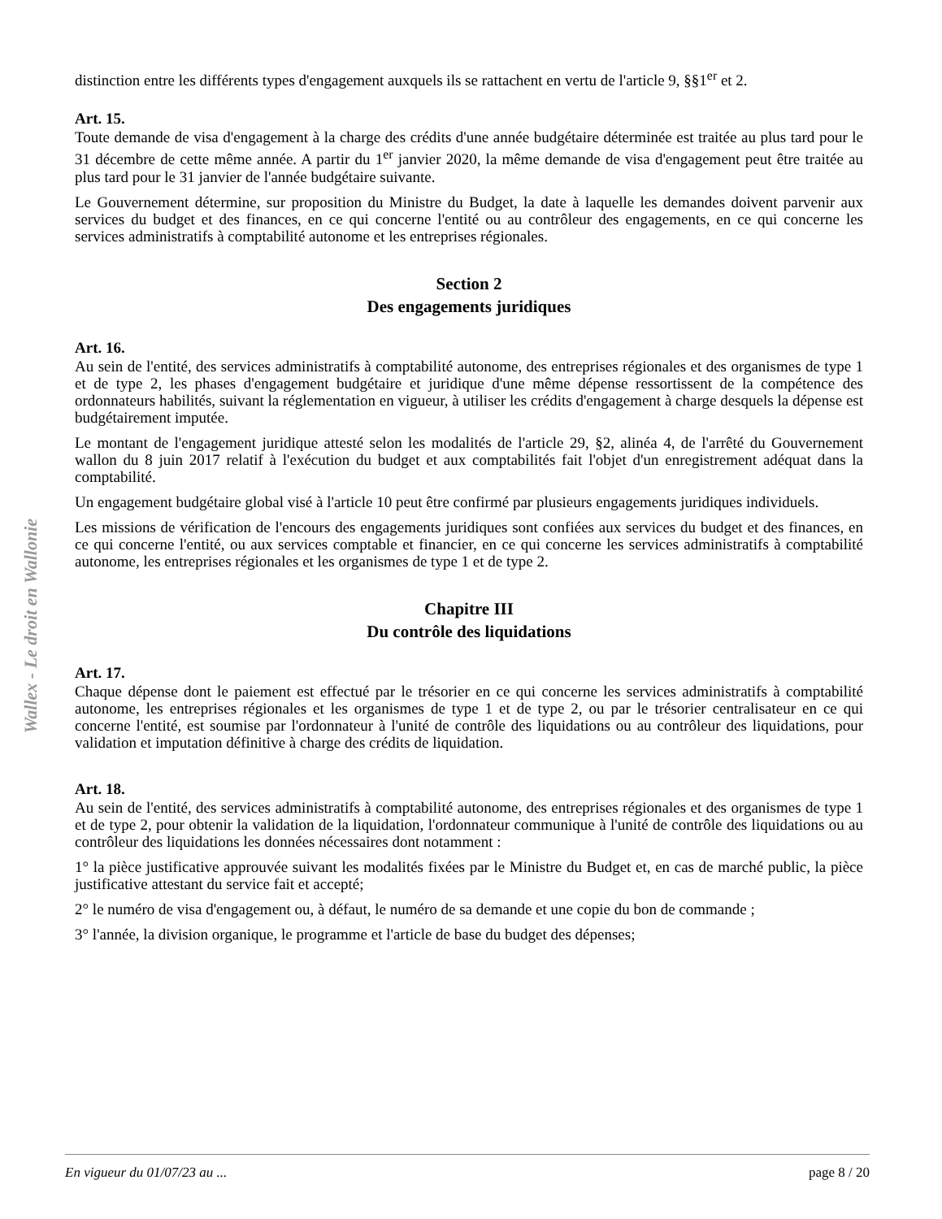Wallex - Le droit en Wallonie
distinction entre les différents types d'engagement auxquels ils se rattachent en vertu de l'article 9, §§1<sup>er</sup> et 2.
Art. 15.
Toute demande de visa d'engagement à la charge des crédits d'une année budgétaire déterminée est traitée au plus tard pour le 31 décembre de cette même année. A partir du 1<sup>er</sup> janvier 2020, la même demande de visa d'engagement peut être traitée au plus tard pour le 31 janvier de l'année budgétaire suivante.
Le Gouvernement détermine, sur proposition du Ministre du Budget, la date à laquelle les demandes doivent parvenir aux services du budget et des finances, en ce qui concerne l'entité ou au contrôleur des engagements, en ce qui concerne les services administratifs à comptabilité autonome et les entreprises régionales.
Section 2
Des engagements juridiques
Art. 16.
Au sein de l'entité, des services administratifs à comptabilité autonome, des entreprises régionales et des organismes de type 1 et de type 2, les phases d'engagement budgétaire et juridique d'une même dépense ressortissent de la compétence des ordonnateurs habilités, suivant la réglementation en vigueur, à utiliser les crédits d'engagement à charge desquels la dépense est budgétairement imputée.
Le montant de l'engagement juridique attesté selon les modalités de l'article 29, §2, alinéa 4, de l'arrêté du Gouvernement wallon du 8 juin 2017 relatif à l'exécution du budget et aux comptabilités fait l'objet d'un enregistrement adéquat dans la comptabilité.
Un engagement budgétaire global visé à l'article 10 peut être confirmé par plusieurs engagements juridiques individuels.
Les missions de vérification de l'encours des engagements juridiques sont confiées aux services du budget et des finances, en ce qui concerne l'entité, ou aux services comptable et financier, en ce qui concerne les services administratifs à comptabilité autonome, les entreprises régionales et les organismes de type 1 et de type 2.
Chapitre III
Du contrôle des liquidations
Art. 17.
Chaque dépense dont le paiement est effectué par le trésorier en ce qui concerne les services administratifs à comptabilité autonome, les entreprises régionales et les organismes de type 1 et de type 2, ou par le trésorier centralisateur en ce qui concerne l'entité, est soumise par l'ordonnateur à l'unité de contrôle des liquidations ou au contrôleur des liquidations, pour validation et imputation définitive à charge des crédits de liquidation.
Art. 18.
Au sein de l'entité, des services administratifs à comptabilité autonome, des entreprises régionales et des organismes de type 1 et de type 2, pour obtenir la validation de la liquidation, l'ordonnateur communique à l'unité de contrôle des liquidations ou au contrôleur des liquidations les données nécessaires dont notamment :
1° la pièce justificative approuvée suivant les modalités fixées par le Ministre du Budget et, en cas de marché public, la pièce justificative attestant du service fait et accepté;
2° le numéro de visa d'engagement ou, à défaut, le numéro de sa demande et une copie du bon de commande ;
3° l'année, la division organique, le programme et l'article de base du budget des dépenses;
En vigueur du 01/07/23 au ... page 8 / 20